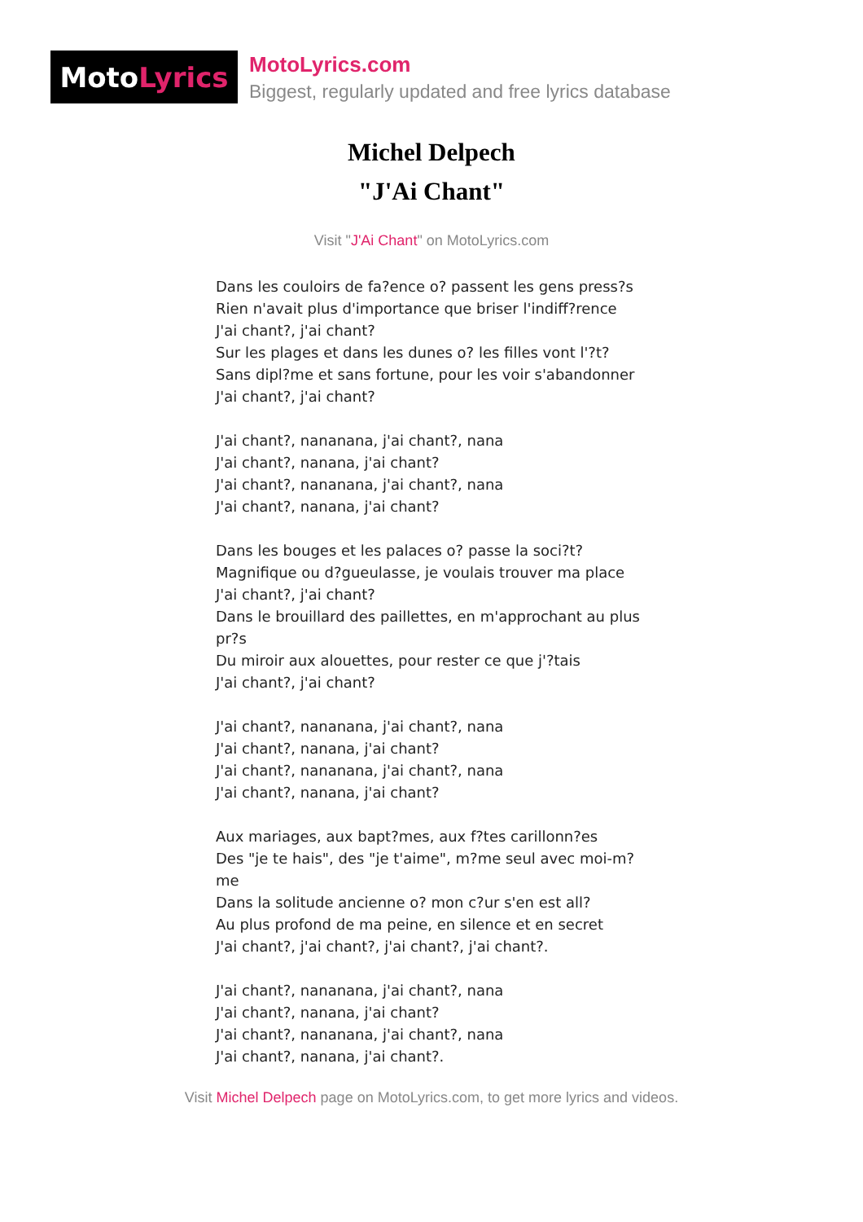Moto Lyrics
MotoLyrics.com
Biggest, regularly updated and free lyrics database
Michel Delpech
"J'Ai Chant"
Visit "J'Ai Chant" on MotoLyrics.com
Dans les couloirs de fa?ence o? passent les gens press?s
Rien n'avait plus d'importance que briser l'indiff?rence
J'ai chant?, j'ai chant?
Sur les plages et dans les dunes o? les filles vont l'?t?
Sans dipl?me et sans fortune, pour les voir s'abandonner
J'ai chant?, j'ai chant?
J'ai chant?, nananana, j'ai chant?, nana
J'ai chant?, nanana, j'ai chant?
J'ai chant?, nananana, j'ai chant?, nana
J'ai chant?, nanana, j'ai chant?
Dans les bouges et les palaces o? passe la soci?t?
Magnifique ou d?gueulasse, je voulais trouver ma place
J'ai chant?, j'ai chant?
Dans le brouillard des paillettes, en m'approchant au plus pr?s
Du miroir aux alouettes, pour rester ce que j'?tais
J'ai chant?, j'ai chant?
J'ai chant?, nananana, j'ai chant?, nana
J'ai chant?, nanana, j'ai chant?
J'ai chant?, nananana, j'ai chant?, nana
J'ai chant?, nanana, j'ai chant?
Aux mariages, aux bapt?mes, aux f?tes carillonn?es
Des "je te hais", des "je t'aime", m?me seul avec moi-m?me
Dans la solitude ancienne o? mon c?ur s'en est all?
Au plus profond de ma peine, en silence et en secret
J'ai chant?, j'ai chant?, j'ai chant?, j'ai chant?.
J'ai chant?, nananana, j'ai chant?, nana
J'ai chant?, nanana, j'ai chant?
J'ai chant?, nananana, j'ai chant?, nana
J'ai chant?, nanana, j'ai chant?.
Visit Michel Delpech page on MotoLyrics.com, to get more lyrics and videos.